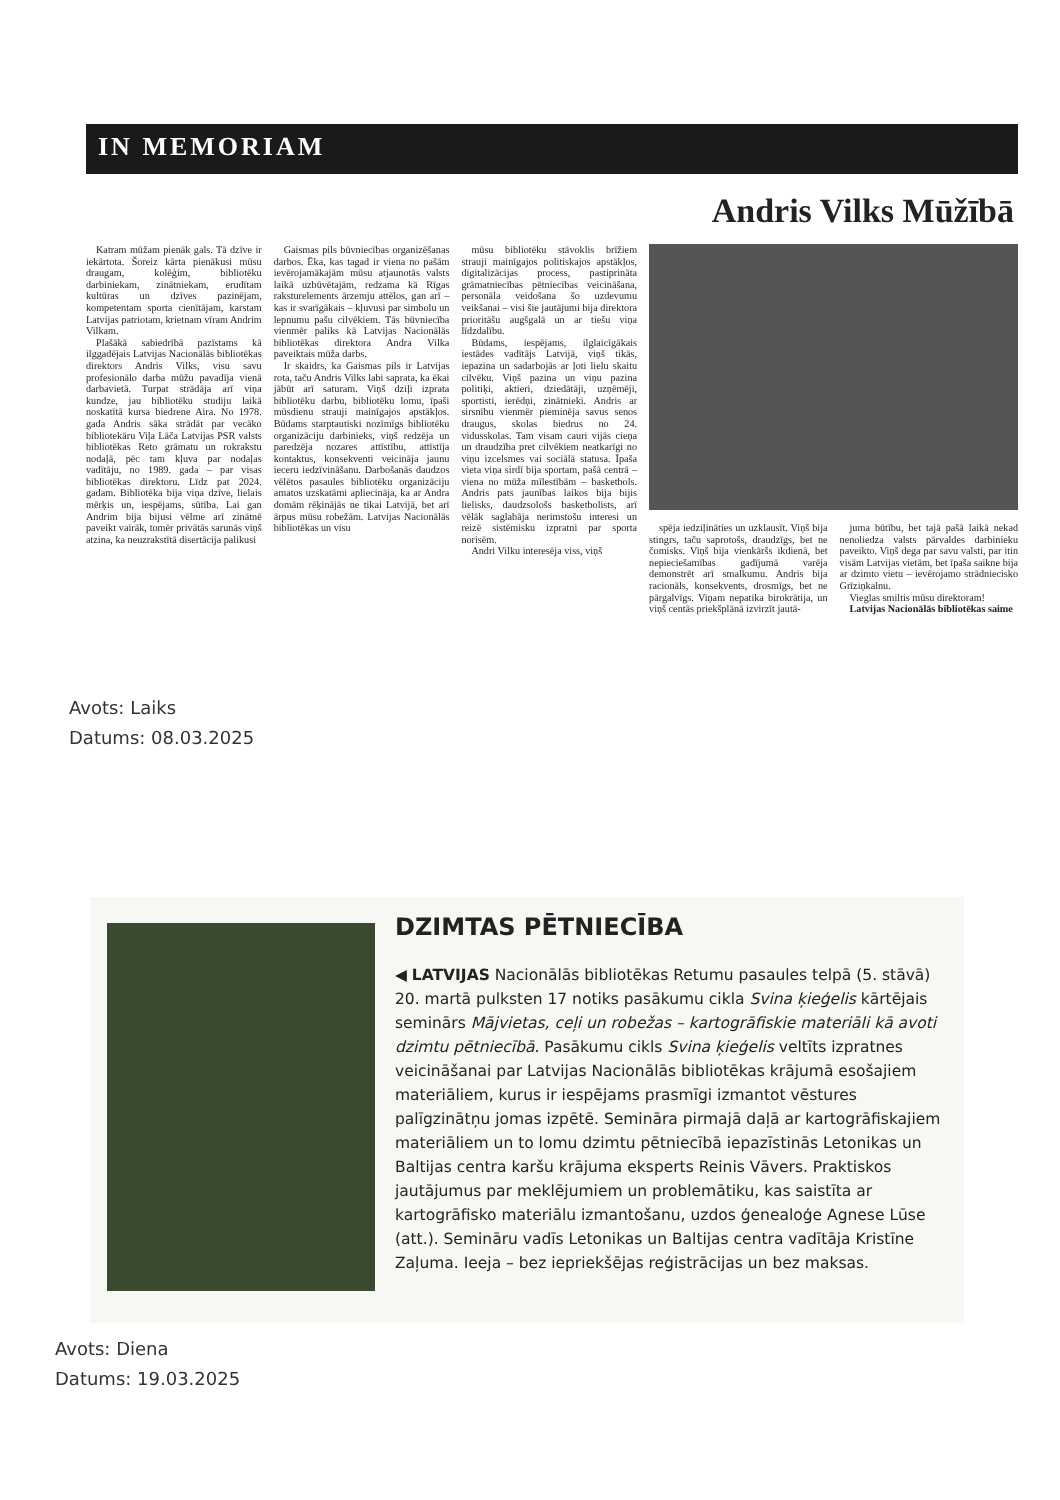IN MEMORIAM
Andris Vilks Mūžībā
Katram mūžam pienāk gals. Tā dzīve ir iekārtota. Šoreiz kārta pienākusi mūsu draugam, kolēģim, bibliotēku darbiniekam, zinātniekam, erudītam kultūras un dzīves pazinējam, kompetentam sporta cienītājam, karstam Latvijas patriotam, krietnam vīram Andrim Vilkam.
Plašākā sabiedrībā pazīstams kā ilggadējais Latvijas Nacionālās bibliotēkas direktors Andris Vilks, visu savu profesionālo darba mūžu pavadīja vienā darbavietā. Turpat strādāja arī viņa kundze, jau bibliotēku studiju laikā noskatītā kursa biedrene Aira. No 1978. gada Andris sāka strādāt par vecāko bibliotekāru Viļa Lāča Latvijas PSR valsts bibliotēkas Reto grāmatu un rokrakstu nodaļā, pēc tam kļuva par nodaļas vadītāju, no 1989. gada – par visas bibliotēkas direktoru. Līdz pat 2024. gadam. Bibliotēka bija viņa dzīve, lielais mērķis un, iespējams, sūtība. Lai gan Andrim bija bijusi vēlme arī zinātnē paveikt vairāk, tomēr privātās sarunās viņš atzina, ka neuzrakstītā disertācija palikusi
Gaismas pils būvniecības organizēšanas darbos. Ēka, kas tagad ir viena no pašām ievērojamākajām mūsu atjaunotās valsts laikā uzbūvētajām, redzama kā Rīgas raksturelements ārzemju attēlos, gan arī – kas ir svarīgākais – kļuvusi par simbolu un lepnumu pašu cilvēkiem. Tās būvniecība vienmēr paliks kā Latvijas Nacionālās bibliotēkas direktora Andra Vilka paveiktais mūža darbs.
Ir skaidrs, ka Gaismas pils ir Latvijas rota, taču Andris Vilks labi saprata, ka ēkai jābūt arī saturam. Viņš dziļi izprata bibliotēku darbu, bibliotēku lomu, īpaši mūsdienu strauji mainīgajos apstākļos. Būdams starptautiski nozīmīgs bibliotēku organizāciju darbinieks, viņš redzēja un paredzēja nozares attīstību, attīstīja kontaktus, konsekventi veicināja jaunu ieceru iedzīvināšanu. Darbošanās daudzos vēlētos pasaules bibliotēku organizāciju amatos uzskatāmi apliecināja, ka ar Andra domām rēķinājās ne tikai Latvijā, bet arī ārpus mūsu robežām. Latvijas Nacionālās bibliotēkas un visu
mūsu bibliotēku stāvoklis brīžiem strauji mainīgajos politiskajos apstākļos, digitalizācijas process, pastiprināta grāmatniecības pētniecības veicināšana, personāla veidošana šo uzdevumu veikšanai – visi šie jautājumi bija direktora prioritāšu augšgalā un ar tiešu viņa līdzdalību.
Būdams, iespējams, ilglaicīgākais iestādes vadītājs Latvijā, viņš tikās, iepazina un sadarbojās ar ļoti lielu skaitu cilvēku. Viņš pazina un viņu pazina politiķi, aktieri, dziedātāji, uzņēmēji, sportisti, ierēdņi, zinātnieki. Andris ar sirsnību vienmēr pieminēja savus senos draugus, skolas biedrus no 24. vidusskolas. Tam visam cauri vijās cieņa un draudzība pret cilvēkiem neatkarīgi no viņu izcelsmes vai sociālā statusa. Īpaša vieta viņa sirdī bija sportam, pašā centrā – viena no mūža mīlestībām – basketbols. Andris pats jaunības laikos bija bijis lielisks, daudzsološs basketbolists, arī vēlāk saglabāja nerimstošu interesi un reizē sistēmisku izpratni par sporta norisēm.
Andri Vilku interesēja viss, viņš
spēja iedziļināties un uzklausīt. Viņš bija stingrs, taču saprotošs, draudzīgs, bet ne čomisks. Viņš bija vienkāršs ikdienā, bet nepieciešamības gadījumā varēja demonstrēt arī smalkumu. Andris bija racionāls, konsekvents, drosmīgs, bet ne pārgalvīgs. Viņam nepatika birokrātija, un viņš centās priekšplānā izvirzīt jautā-
juma būtību, bet tajā pašā laikā nekad nenoliedza valsts pārvaldes darbinieku paveikto. Viņš dega par savu valsti, par itin visām Latvijas vietām, bet īpaša saikne bija ar dzimto vietu – ievērojamo strādniecisko Grīziņkalnu.
Vieglas smiltis mūsu direktoram!
Latvijas Nacionālās bibliotēkas saime
Avots: Laiks
Datums: 08.03.2025
DZIMTAS PĒTNIECĪBA
◀ LATVIJAS Nacionālās bibliotēkas Retumu pasaules telpā (5. stāvā) 20. martā pulksten 17 notiks pasākumu cikla Svina ķieģelis kārtējais seminārs Mājvietas, ceļi un robežas – kartogrāfiskie materiāli kā avoti dzimtu pētniecībā. Pasākumu cikls Svina ķieģelis veltīts izpratnes veicināšanai par Latvijas Nacionālās bibliotēkas krājumā esošajiem materiāliem, kurus ir iespējams prasmīgi izmantot vēstures palīgzinātņu jomas izpētē. Semināra pirmajā daļā ar kartogrāfiskajiem materiāliem un to lomu dzimtu pētniecībā iepazīstinās Letonikas un Baltijas centra karšu krājuma eksperts Reinis Vāvers. Praktiskos jautājumus par meklējumiem un problemātiku, kas saistīta ar kartogrāfisko materiālu izmantošanu, uzdos ģenealoģe Agnese Lūse (att.). Semināru vadīs Letonikas un Baltijas centra vadītāja Kristīne Zaļuma. Ieeja – bez iepriekšējas reģistrācijas un bez maksas.
Avots: Diena
Datums: 19.03.2025